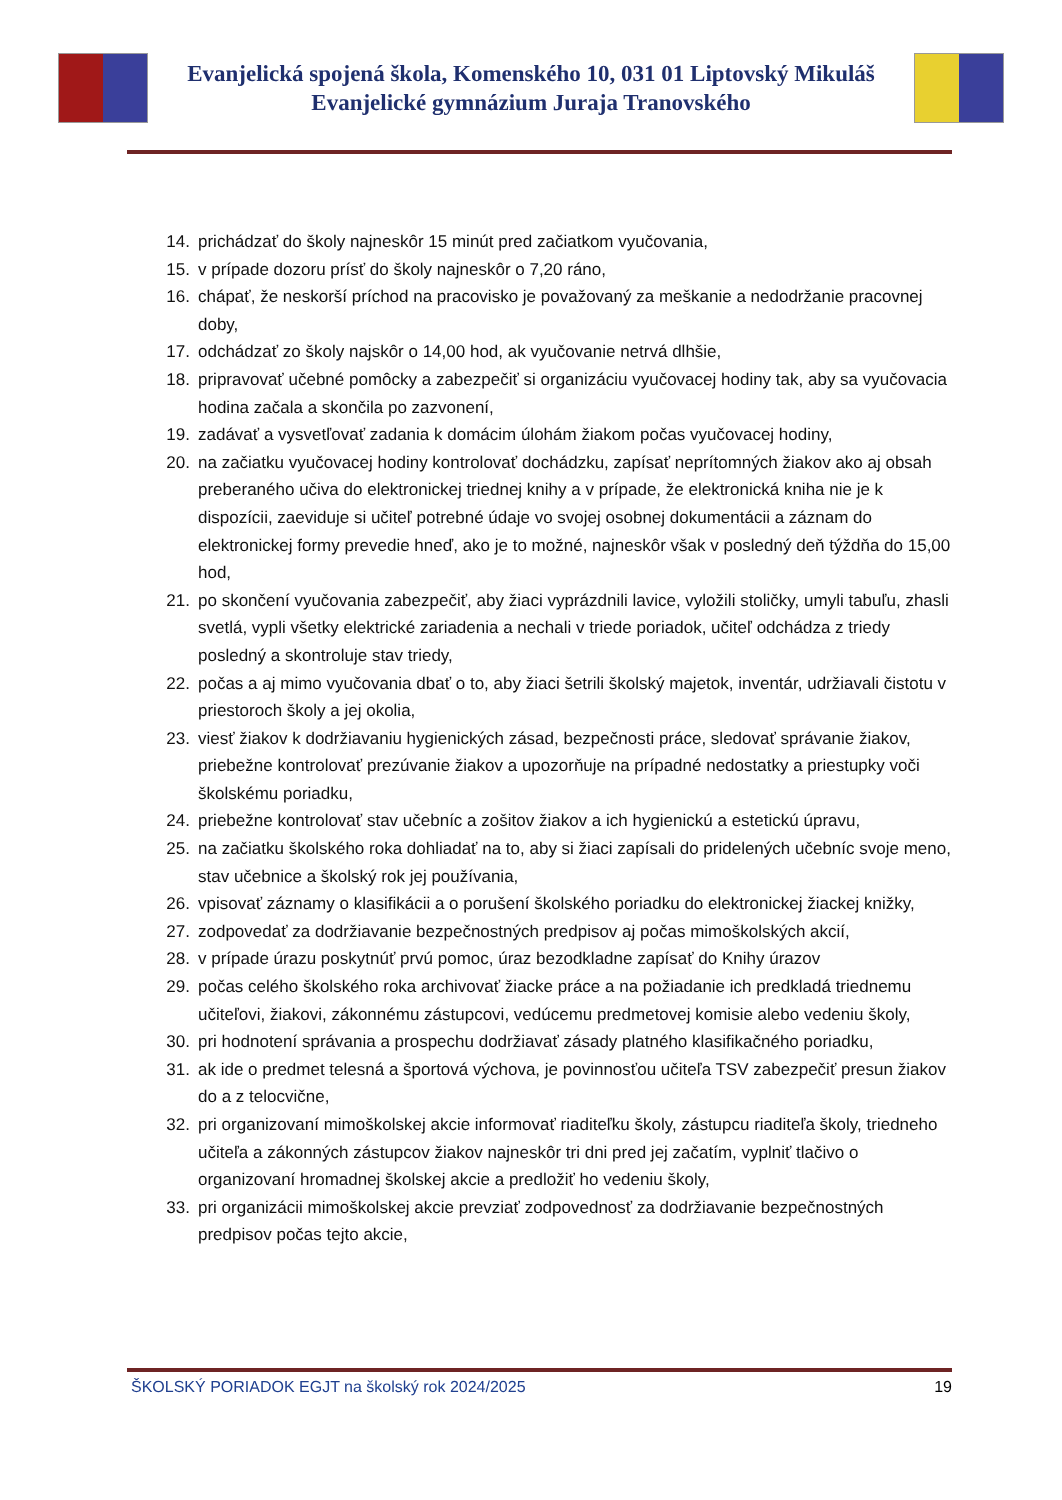Evanjelická spojená škola, Komenského 10, 031 01 Liptovský Mikuláš
Evanjelické gymnázium Juraja Tranovského
14. prichádzať do školy najneskôr 15 minút pred začiatkom vyučovania,
15. v prípade dozoru prísť do školy najneskôr o 7,20 ráno,
16. chápať, že neskorší príchod na pracovisko je považovaný za meškanie a nedodržanie pracovnej doby,
17. odchádzať zo školy najskôr o 14,00 hod, ak vyučovanie netrvá dlhšie,
18. pripravovať učebné pomôcky a zabezpečiť si organizáciu vyučovacej hodiny tak, aby sa vyučovacia hodina začala a skončila po zazvonení,
19. zadávať a vysvetľovať zadania k domácim úlohám žiakom počas vyučovacej hodiny,
20. na začiatku vyučovacej hodiny kontrolovať dochádzku, zapísať neprítomných žiakov ako aj obsah preberaného učiva do elektronickej triednej knihy a v prípade, že elektronická kniha nie je k dispozícii, zaeviduje si učiteľ potrebné údaje vo svojej osobnej dokumentácii a záznam do elektronickej formy prevedie hneď, ako je to možné, najneskôr však v posledný deň týždňa do 15,00 hod,
21. po skončení vyučovania zabezpečiť, aby žiaci vyprázdnili lavice, vyložili stoličky, umyli tabuľu, zhasli svetlá, vypli všetky elektrické zariadenia a nechali v triede poriadok, učiteľ odchádza z triedy posledný a skontroluje stav triedy,
22. počas a aj mimo vyučovania dbať o to, aby žiaci šetrili školský majetok, inventár, udržiavali čistotu v priestoroch školy a jej okolia,
23. viesť žiakov k dodržiavaniu hygienických zásad, bezpečnosti práce, sledovať správanie žiakov, priebežne kontrolovať prezúvanie žiakov a upozorňuje na prípadné nedostatky a priestupky voči školskému poriadku,
24. priebežne kontrolovať stav učebníc a zošitov žiakov a ich hygienickú a estetickú úpravu,
25. na začiatku školského roka dohliadať na to, aby si žiaci zapísali do pridelených učebníc svoje meno, stav učebnice a školský rok jej používania,
26. vpisovať záznamy o klasifikácii a o porušení školského poriadku do elektronickej žiackej knižky,
27. zodpovedať za dodržiavanie bezpečnostných predpisov aj počas mimoškolských akcií,
28. v prípade úrazu poskytnúť prvú pomoc, úraz bezodkladne zapísať do Knihy úrazov
29. počas celého školského roka archivovať žiacke práce a na požiadanie ich predkladá triednemu učiteľovi, žiakovi, zákonnému zástupcovi, vedúcemu predmetovej komisie alebo vedeniu školy,
30. pri hodnotení správania a prospechu dodržiavať zásady platného klasifikačného poriadku,
31. ak ide o predmet telesná a športová výchova, je povinnosťou učiteľa TSV zabezpečiť presun žiakov do a z telocvične,
32. pri organizovaní mimoškolskej akcie informovať riaditeľku školy, zástupcu riaditeľa školy, triedneho učiteľa a zákonných zástupcov žiakov najneskôr tri dni pred jej začatím, vyplniť tlačivo o organizovaní hromadnej školskej akcie a predložiť ho vedeniu školy,
33. pri organizácii mimoškolskej akcie prevziať zodpovednosť za dodržiavanie bezpečnostných predpisov počas tejto akcie,
ŠKOLSKÝ PORIADOK EGJT na školský rok 2024/2025 19